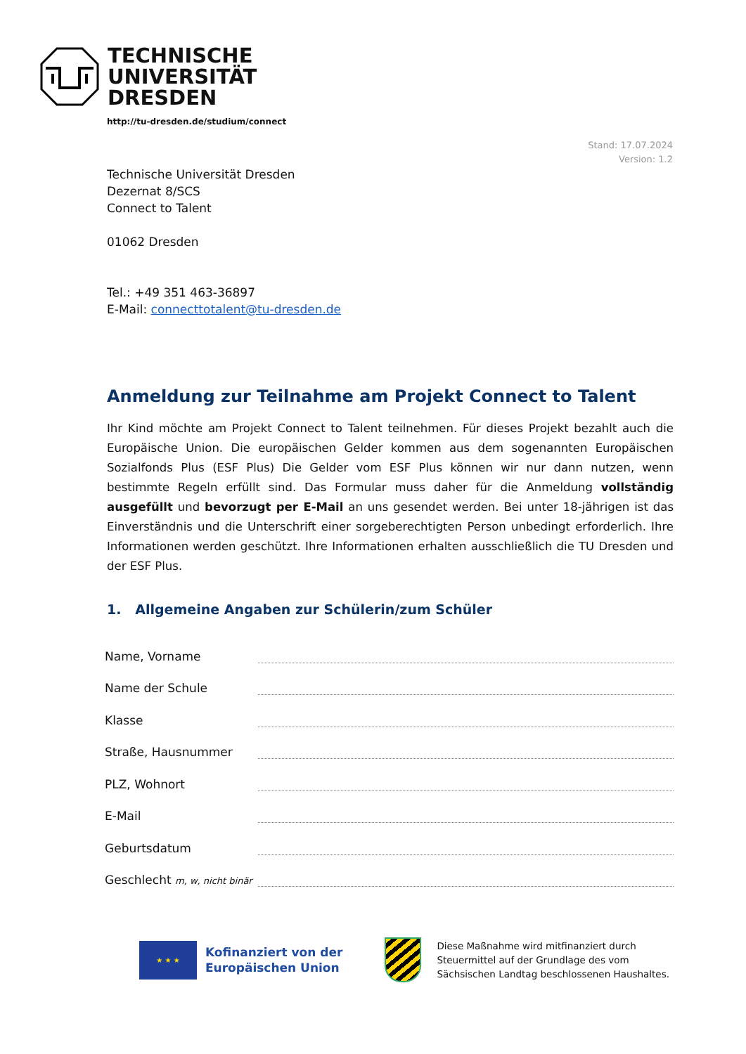TECHNISCHE
UNIVERSITÄT
DRESDEN
http://tu-dresden.de/studium/connect
Stand: 17.07.2024
Version: 1.2
Technische Universität Dresden
Dezernat 8/SCS
Connect to Talent
01062 Dresden
Tel.: +49 351 463-36897
E-Mail: connecttotalent@tu-dresden.de
Anmeldung zur Teilnahme am Projekt Connect to Talent
Ihr Kind möchte am Projekt Connect to Talent teilnehmen. Für dieses Projekt bezahlt auch die Europäische Union. Die europäischen Gelder kommen aus dem sogenannten Europäischen Sozialfonds Plus (ESF Plus) Die Gelder vom ESF Plus können wir nur dann nutzen, wenn bestimmte Regeln erfüllt sind. Das Formular muss daher für die Anmeldung vollständig ausgefüllt und bevorzugt per E-Mail an uns gesendet werden. Bei unter 18-jährigen ist das Einverständnis und die Unterschrift einer sorgeberechtigten Person unbedingt erforderlich. Ihre Informationen werden geschützt. Ihre Informationen erhalten ausschließlich die TU Dresden und der ESF Plus.
1. Allgemeine Angaben zur Schülerin/zum Schüler
Name, Vorname
Name der Schule
Klasse
Straße, Hausnummer
PLZ, Wohnort
E-Mail
Geburtsdatum
Geschlecht m, w, nicht binär
★ ★ ★
Kofinanziert von der
Europäischen Union
Diese Maßnahme wird mitfinanziert durch
Steuermittel auf der Grundlage des vom
Sächsischen Landtag beschlossenen Haushaltes.